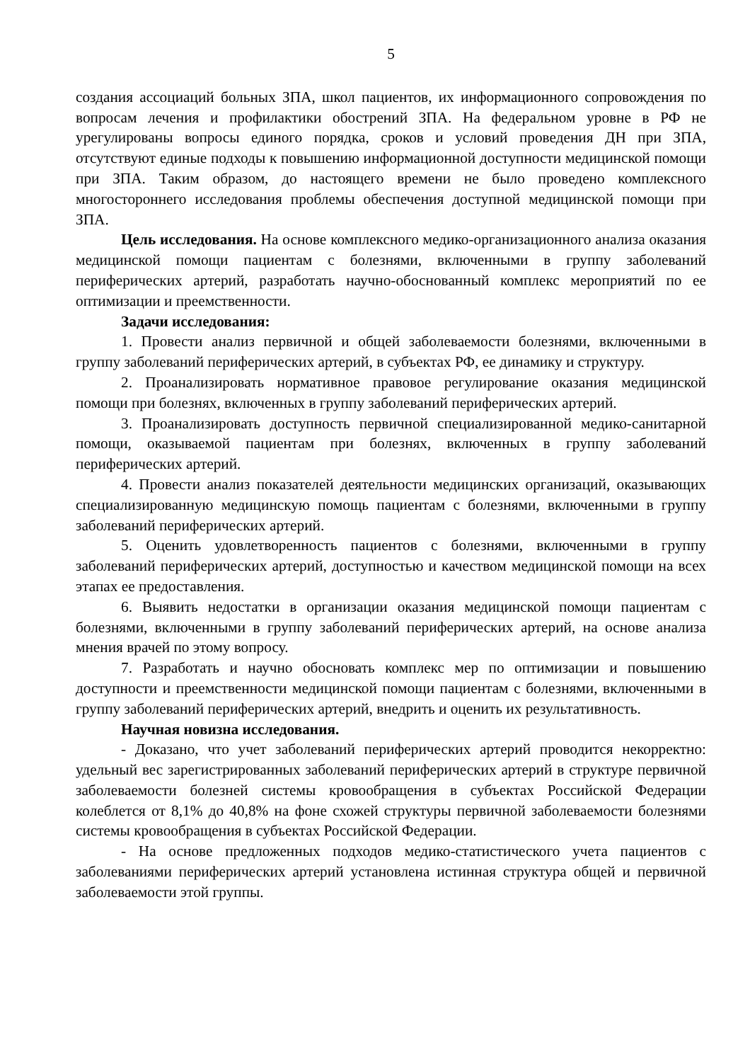5
создания ассоциаций больных ЗПА, школ пациентов, их информационного сопровождения по вопросам лечения и профилактики обострений ЗПА. На федеральном уровне в РФ не урегулированы вопросы единого порядка, сроков и условий проведения ДН при ЗПА, отсутствуют единые подходы к повышению информационной доступности медицинской помощи при ЗПА. Таким образом, до настоящего времени не было проведено комплексного многостороннего исследования проблемы обеспечения доступной медицинской помощи при ЗПА.
Цель исследования. На основе комплексного медико-организационного анализа оказания медицинской помощи пациентам с болезнями, включенными в группу заболеваний периферических артерий, разработать научно-обоснованный комплекс мероприятий по ее оптимизации и преемственности.
Задачи исследования:
1. Провести анализ первичной и общей заболеваемости болезнями, включенными в группу заболеваний периферических артерий, в субъектах РФ, ее динамику и структуру.
2. Проанализировать нормативное правовое регулирование оказания медицинской помощи при болезнях, включенных в группу заболеваний периферических артерий.
3. Проанализировать доступность первичной специализированной медико-санитарной помощи, оказываемой пациентам при болезнях, включенных в группу заболеваний периферических артерий.
4. Провести анализ показателей деятельности медицинских организаций, оказывающих специализированную медицинскую помощь пациентам с болезнями, включенными в группу заболеваний периферических артерий.
5. Оценить удовлетворенность пациентов с болезнями, включенными в группу заболеваний периферических артерий, доступностью и качеством медицинской помощи на всех этапах ее предоставления.
6. Выявить недостатки в организации оказания медицинской помощи пациентам с болезнями, включенными в группу заболеваний периферических артерий, на основе анализа мнения врачей по этому вопросу.
7. Разработать и научно обосновать комплекс мер по оптимизации и повышению доступности и преемственности медицинской помощи пациентам с болезнями, включенными в группу заболеваний периферических артерий, внедрить и оценить их результативность.
Научная новизна исследования.
- Доказано, что учет заболеваний периферических артерий проводится некорректно: удельный вес зарегистрированных заболеваний периферических артерий в структуре первичной заболеваемости болезней системы кровообращения в субъектах Российской Федерации колеблется от 8,1% до 40,8% на фоне схожей структуры первичной заболеваемости болезнями системы кровообращения в субъектах Российской Федерации.
- На основе предложенных подходов медико-статистического учета пациентов с заболеваниями периферических артерий установлена истинная структура общей и первичной заболеваемости этой группы.